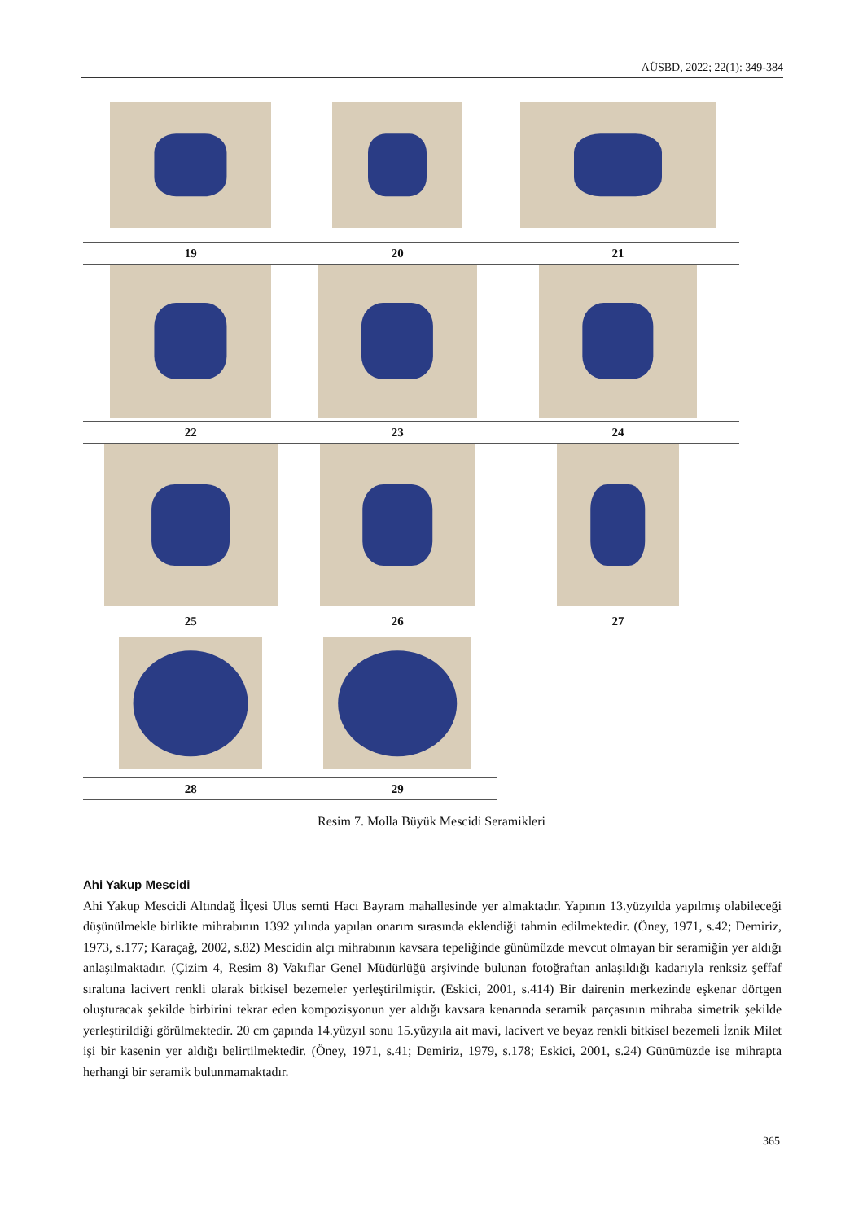AÜSBD, 2022; 22(1): 349-384
| 19 | 20 | 21 |
| 22 | 23 | 24 |
| 25 | 26 | 27 |
| 28 | 29 | |
Resim 7. Molla Büyük Mescidi Seramikleri
Ahi Yakup Mescidi
Ahi Yakup Mescidi Altındağ İlçesi Ulus semti Hacı Bayram mahallesinde yer almaktadır. Yapının 13.yüzyılda yapılmış olabileceği düşünülmekle birlikte mihrabının 1392 yılında yapılan onarım sırasında eklendiği tahmin edilmektedir. (Öney, 1971, s.42; Demiriz, 1973, s.177; Karaçağ, 2002, s.82) Mescidin alçı mihrabının kavsara tepeliğinde günümüzde mevcut olmayan bir seramiğin yer aldığı anlaşılmaktadır. (Çizim 4, Resim 8) Vakıflar Genel Müdürlüğü arşivinde bulunan fotoğraftan anlaşıldığı kadarıyla renksiz şeffaf sıraltına lacivert renkli olarak bitkisel bezemeler yerleştirilmiştir. (Eskici, 2001, s.414) Bir dairenin merkezinde eşkenar dörtgen oluşturacak şekilde birbirini tekrar eden kompozisyonun yer aldığı kavsara kenarında seramik parçasının mihraba simetrik şekilde yerleştirildiği görülmektedir. 20 cm çapında 14.yüzyıl sonu 15.yüzyıla ait mavi, lacivert ve beyaz renkli bitkisel bezemeli İznik Milet işi bir kasenin yer aldığı belirtilmektedir. (Öney, 1971, s.41; Demiriz, 1979, s.178; Eskici, 2001, s.24) Günümüzde ise mihrapta herhangi bir seramik bulunmamaktadır.
365